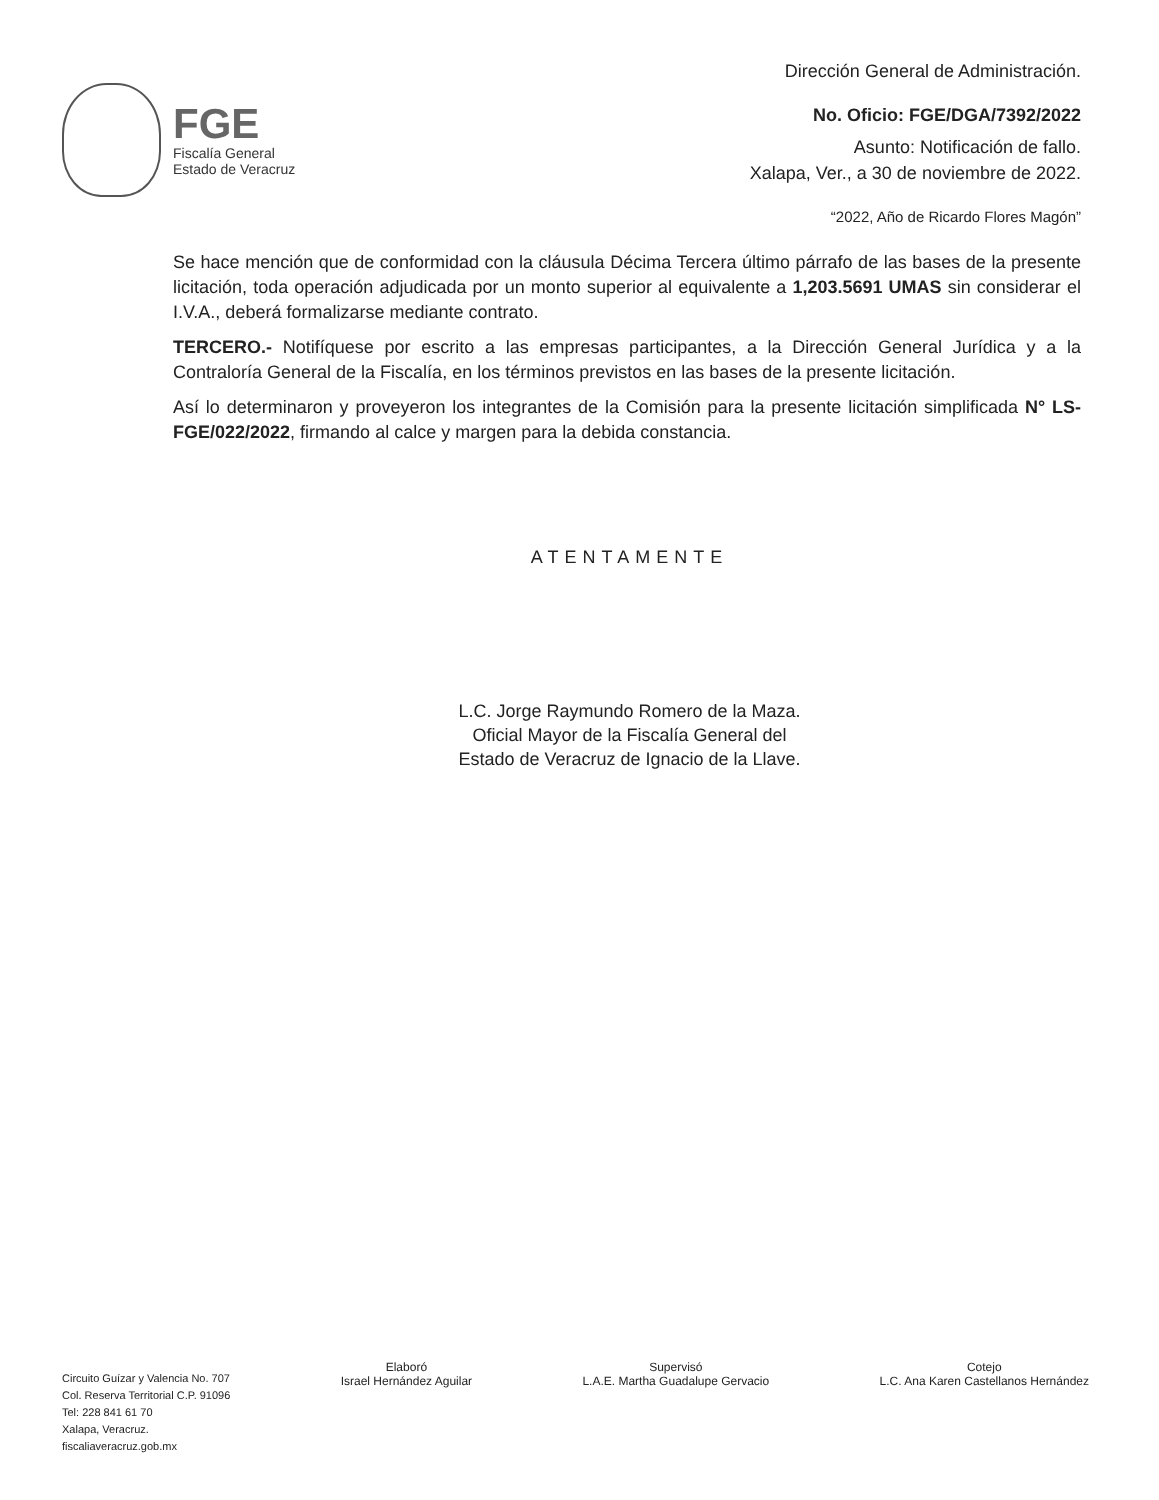FGE
Fiscalía General
Estado de Veracruz
Dirección General de Administración.
No. Oficio: FGE/DGA/7392/2022
Asunto: Notificación de fallo.
Xalapa, Ver., a 30 de noviembre de 2022.
“2022, Año de Ricardo Flores Magón”
Se hace mención que de conformidad con la cláusula Décima Tercera último párrafo de las bases de la presente licitación, toda operación adjudicada por un monto superior al equivalente a 1,203.5691 UMAS sin considerar el I.V.A., deberá formalizarse mediante contrato.
TERCERO.- Notifíquese por escrito a las empresas participantes, a la Dirección General Jurídica y a la Contraloría General de la Fiscalía, en los términos previstos en las bases de la presente licitación.
Así lo determinaron y proveyeron los integrantes de la Comisión para la presente licitación simplificada N° LS-FGE/022/2022, firmando al calce y margen para la debida constancia.
ATENTAMENTE
L.C. Jorge Raymundo Romero de la Maza.
Oficial Mayor de la Fiscalía General del
Estado de Veracruz de Ignacio de la Llave.
Circuito Guízar y Valencia No. 707
Col. Reserva Territorial C.P. 91096
Tel: 228 841 61 70
Xalapa, Veracruz.
fiscaliaveracruz.gob.mx
Elaboró
Israel Hernández Aguilar
Supervisó
L.A.E. Martha Guadalupe Gervacio
Cotejo
L.C. Ana Karen Castellanos Hernández